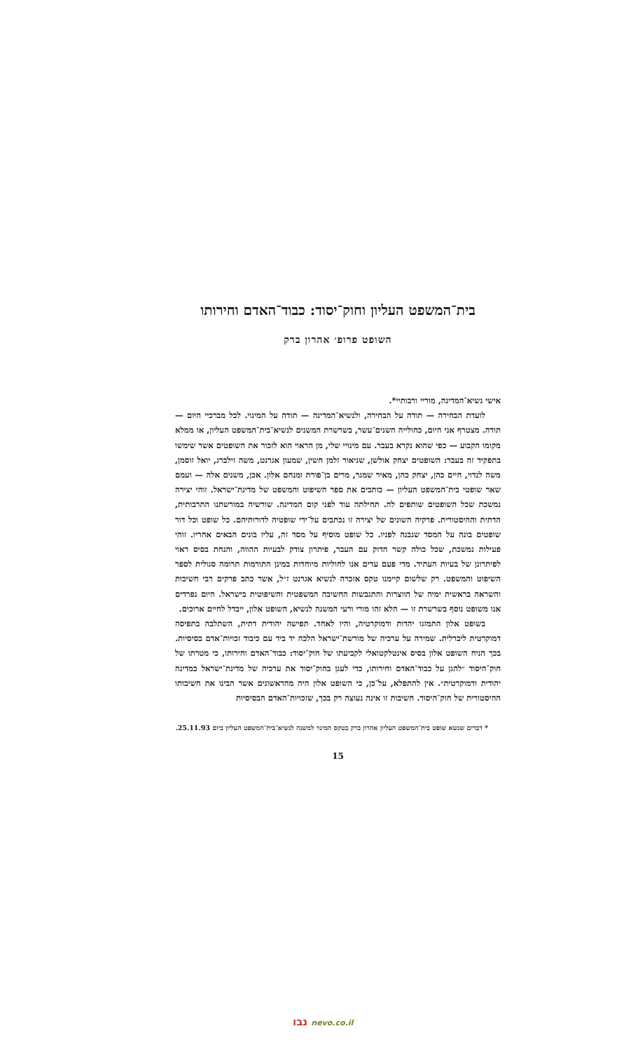בית־המשפט העליון וחוק־יסוד: כבוד־האדם וחירותו
השופט פרופ׳ אהרון ברק
אישי נשיא־המדינה, מוריי ורבותיי*.
לועדת הבחירה — תודה על הבחירה, ולנשיא־המדינה — תודה על המינוי. לכל מברכיי היום — תודה. מצטרף אני היום, כחולייה השנים־עשר, בשרשרת המשנים לנשיא־בית־המשפט העליון, או ממלא מקומו הקבוע — כפי שהוא נקרא בעבר. עם מינויי שלי, מן הראוי הוא לזכור את השופטים אשר שימשו בתפקיד זה בעבר: השופטים יצחק אולשן, שניאור זלמן חשין, שמעון אגרנט, משה זילברג, יואל זוסמן, משה לנדוי, חיים כהן, יצחק כהן, מאיר שמגר, מרים בן־פורת ומנחם אלון. אכן, משנים אלה — ועמם שאר שופטי בית־המשפט העליון — כותבים את ספר השיפוט והמשפט של מדינת־ישראל. זוהי יצירה נמשכת שכל השופטים שותפים לה. תחילתה עוד לפני קום המדינה. שורשיה במורשתנו התרבותית, הדתית וההיסטורית. פרקיה השונים של יצירה זו נכתבים על־ידי שופטיה לדורותיהם. כל שופט וכל דור שופטים בונה על המסד שנבנה לפניו. כל שופט מוסיף על מסד זה, עליו בונים הבאים אחריו. זוהי פעילות נמשכת, שכל כולה קשר הדוק עם העבר, פיתרון צודק לבעיות ההווה, והנחת בסיס ראוי לפיתרונן של בעיות העתיד. מדי פעם עדים אנו לחוליות מיוחדות במינן התורמות תרומה סגולית לספר השיפוט והמשפט. רק שלשום קיימנו טקס אזכרה לנשיא אגרנט ז״ל, אשר כתב פרקים רבי חשיבות והשראה בראשית ימיה של הווצרות והתגבשות החשיבה המשפטית והשיפוטית בישראל. היום נפרדים אנו משופט נוסף בשרשרת זו — הלא זהו מורי ורעי המשנה לנשיא, השופט אלון, ייבדל לחיים ארוכים.
בשופט אלון התמזגו יהדות ודמוקרטיה, והיו לאחד. תפישה יהודית דתית, השתלבה בתפיסה דמוקרטית ליברלית. שמירה על ערכיה של מורשת־ישראל הלכה יד ביד עם כיבוד זכויות־אדם בסיסיות. בכך הניח השופט אלון בסיס אינטלקטואלי לקביעתו של חוק־יסוד: כבוד־האדם וחירותו, כי מטרתו של חוק־היסוד ״להגן על כבוד־האדם וחירותו, כדי לעגן בחוק־יסוד את ערכיה של מדינת־ישראל כמדינה יהודית ודמוקרטית״. אין להתפלא, על־כן, כי השופט אלון היה מהראשונים אשר הבינו את חשיבותו ההיסטורית של חוק־היסוד. חשיבות זו אינה נעוצה רק בכך, שזכויות־האדם הבסיסיות
* דברים שנשא שופט בית־המשפט העליון אהרון ברק בטקס המינוי למשנה לנשיא־בית־המשפט העליון ביום 25.11.93.
15
נבו nevo.co.il